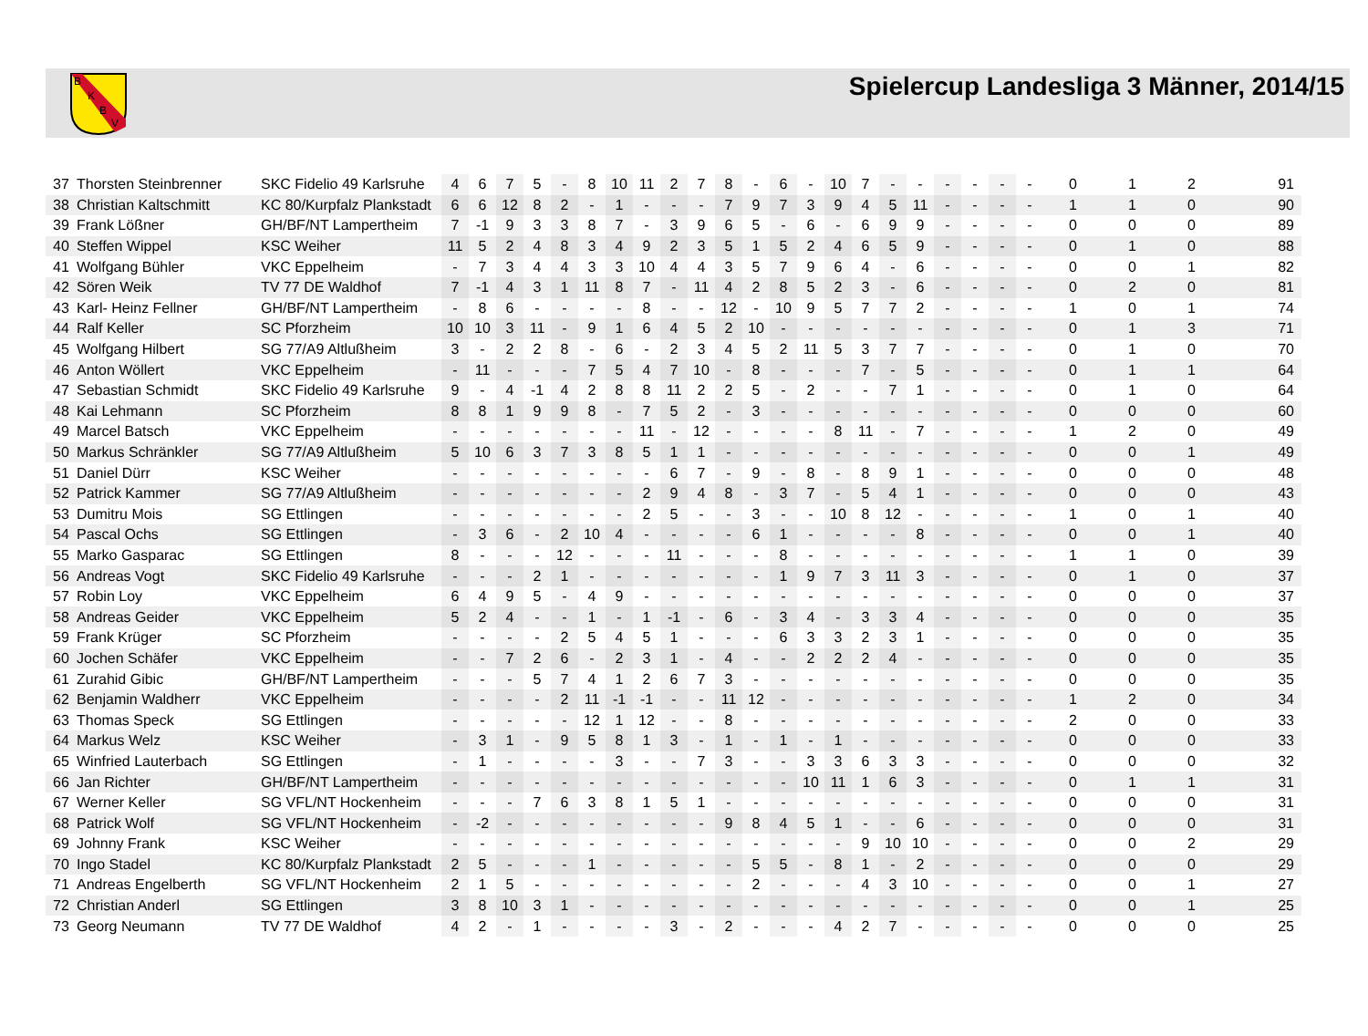B
K
B
V
Spielercup Landesliga 3 Männer, 2014/15
| 37 | Thorsten Steinbrenner | SKC Fidelio 49 Karlsruhe | 4 | 6 | 7 | 5 | - | 8 | 10 | 11 | 2 | 7 | 8 | - | 6 | - | 10 | 7 | - | - | - | - | - | - | 0 | 1 | 2 | 91 |
| 38 | Christian Kaltschmitt | KC 80/Kurpfalz Plankstadt | 6 | 6 | 12 | 8 | 2 | - | 1 | - | - | - | 7 | 9 | 7 | 3 | 9 | 4 | 5 | 11 | - | - | - | - | 1 | 1 | 0 | 90 |
| 39 | Frank Lößner | GH/BF/NT Lampertheim | 7 | -1 | 9 | 3 | 3 | 8 | 7 | - | 3 | 9 | 6 | 5 | - | 6 | - | 6 | 9 | 9 | - | - | - | - | 0 | 0 | 0 | 89 |
| 40 | Steffen Wippel | KSC Weiher | 11 | 5 | 2 | 4 | 8 | 3 | 4 | 9 | 2 | 3 | 5 | 1 | 5 | 2 | 4 | 6 | 5 | 9 | - | - | - | - | 0 | 1 | 0 | 88 |
| 41 | Wolfgang Bühler | VKC Eppelheim | - | 7 | 3 | 4 | 4 | 3 | 3 | 10 | 4 | 4 | 3 | 5 | 7 | 9 | 6 | 4 | - | 6 | - | - | - | - | 0 | 0 | 1 | 82 |
| 42 | Sören Weik | TV 77 DE Waldhof | 7 | -1 | 4 | 3 | 1 | 11 | 8 | 7 | - | 11 | 4 | 2 | 8 | 5 | 2 | 3 | - | 6 | - | - | - | - | 0 | 2 | 0 | 81 |
| 43 | Karl- Heinz Fellner | GH/BF/NT Lampertheim | - | 8 | 6 | - | - | - | - | 8 | - | - | 12 | - | 10 | 9 | 5 | 7 | 7 | 2 | - | - | - | - | 1 | 0 | 1 | 74 |
| 44 | Ralf Keller | SC Pforzheim | 10 | 10 | 3 | 11 | - | 9 | 1 | 6 | 4 | 5 | 2 | 10 | - | - | - | - | - | - | - | - | - | - | 0 | 1 | 3 | 71 |
| 45 | Wolfgang Hilbert | SG 77/A9 Altlußheim | 3 | - | 2 | 2 | 8 | - | 6 | - | 2 | 3 | 4 | 5 | 2 | 11 | 5 | 3 | 7 | 7 | - | - | - | - | 0 | 1 | 0 | 70 |
| 46 | Anton Wöllert | VKC Eppelheim | - | 11 | - | - | - | 7 | 5 | 4 | 7 | 10 | - | 8 | - | - | - | 7 | - | 5 | - | - | - | - | 0 | 1 | 1 | 64 |
| 47 | Sebastian Schmidt | SKC Fidelio 49 Karlsruhe | 9 | - | 4 | -1 | 4 | 2 | 8 | 8 | 11 | 2 | 2 | 5 | - | 2 | - | - | 7 | 1 | - | - | - | - | 0 | 1 | 0 | 64 |
| 48 | Kai Lehmann | SC Pforzheim | 8 | 8 | 1 | 9 | 9 | 8 | - | 7 | 5 | 2 | - | 3 | - | - | - | - | - | - | - | - | - | - | 0 | 0 | 0 | 60 |
| 49 | Marcel Batsch | VKC Eppelheim | - | - | - | - | - | - | - | 11 | - | 12 | - | - | - | - | 8 | 11 | - | 7 | - | - | - | - | 1 | 2 | 0 | 49 |
| 50 | Markus Schränkler | SG 77/A9 Altlußheim | 5 | 10 | 6 | 3 | 7 | 3 | 8 | 5 | 1 | 1 | - | - | - | - | - | - | - | - | - | - | - | - | 0 | 0 | 1 | 49 |
| 51 | Daniel Dürr | KSC Weiher | - | - | - | - | - | - | - | - | 6 | 7 | - | 9 | - | 8 | - | 8 | 9 | 1 | - | - | - | - | 0 | 0 | 0 | 48 |
| 52 | Patrick Kammer | SG 77/A9 Altlußheim | - | - | - | - | - | - | - | 2 | 9 | 4 | 8 | - | 3 | 7 | - | 5 | 4 | 1 | - | - | - | - | 0 | 0 | 0 | 43 |
| 53 | Dumitru Mois | SG Ettlingen | - | - | - | - | - | - | - | 2 | 5 | - | - | 3 | - | - | 10 | 8 | 12 | - | - | - | - | - | 1 | 0 | 1 | 40 |
| 54 | Pascal Ochs | SG Ettlingen | - | 3 | 6 | - | 2 | 10 | 4 | - | - | - | - | 6 | 1 | - | - | - | - | 8 | - | - | - | - | 0 | 0 | 1 | 40 |
| 55 | Marko Gasparac | SG Ettlingen | 8 | - | - | - | 12 | - | - | - | 11 | - | - | - | 8 | - | - | - | - | - | - | - | - | - | 1 | 1 | 0 | 39 |
| 56 | Andreas Vogt | SKC Fidelio 49 Karlsruhe | - | - | - | 2 | 1 | - | - | - | - | - | - | - | 1 | 9 | 7 | 3 | 11 | 3 | - | - | - | - | 0 | 1 | 0 | 37 |
| 57 | Robin Loy | VKC Eppelheim | 6 | 4 | 9 | 5 | - | 4 | 9 | - | - | - | - | - | - | - | - | - | - | - | - | - | - | - | 0 | 0 | 0 | 37 |
| 58 | Andreas Geider | VKC Eppelheim | 5 | 2 | 4 | - | - | 1 | - | 1 | -1 | - | 6 | - | 3 | 4 | - | 3 | 3 | 4 | - | - | - | - | 0 | 0 | 0 | 35 |
| 59 | Frank Krüger | SC Pforzheim | - | - | - | - | 2 | 5 | 4 | 5 | 1 | - | - | - | 6 | 3 | 3 | 2 | 3 | 1 | - | - | - | - | 0 | 0 | 0 | 35 |
| 60 | Jochen Schäfer | VKC Eppelheim | - | - | 7 | 2 | 6 | - | 2 | 3 | 1 | - | 4 | - | - | 2 | 2 | 2 | 4 | - | - | - | - | - | 0 | 0 | 0 | 35 |
| 61 | Zurahid Gibic | GH/BF/NT Lampertheim | - | - | - | 5 | 7 | 4 | 1 | 2 | 6 | 7 | 3 | - | - | - | - | - | - | - | - | - | - | - | 0 | 0 | 0 | 35 |
| 62 | Benjamin Waldherr | VKC Eppelheim | - | - | - | - | 2 | 11 | -1 | -1 | - | - | 11 | 12 | - | - | - | - | - | - | - | - | - | - | 1 | 2 | 0 | 34 |
| 63 | Thomas Speck | SG Ettlingen | - | - | - | - | - | 12 | 1 | 12 | - | - | 8 | - | - | - | - | - | - | - | - | - | - | - | 2 | 0 | 0 | 33 |
| 64 | Markus Welz | KSC Weiher | - | 3 | 1 | - | 9 | 5 | 8 | 1 | 3 | - | 1 | - | 1 | - | 1 | - | - | - | - | - | - | - | 0 | 0 | 0 | 33 |
| 65 | Winfried Lauterbach | SG Ettlingen | - | 1 | - | - | - | - | 3 | - | - | 7 | 3 | - | - | 3 | 3 | 6 | 3 | 3 | - | - | - | - | 0 | 0 | 0 | 32 |
| 66 | Jan Richter | GH/BF/NT Lampertheim | - | - | - | - | - | - | - | - | - | - | - | - | - | 10 | 11 | 1 | 6 | 3 | - | - | - | - | 0 | 1 | 1 | 31 |
| 67 | Werner Keller | SG VFL/NT Hockenheim | - | - | - | 7 | 6 | 3 | 8 | 1 | 5 | 1 | - | - | - | - | - | - | - | - | - | - | - | - | 0 | 0 | 0 | 31 |
| 68 | Patrick Wolf | SG VFL/NT Hockenheim | - | -2 | - | - | - | - | - | - | - | - | 9 | 8 | 4 | 5 | 1 | - | - | 6 | - | - | - | - | 0 | 0 | 0 | 31 |
| 69 | Johnny Frank | KSC Weiher | - | - | - | - | - | - | - | - | - | - | - | - | - | - | - | 9 | 10 | 10 | - | - | - | - | 0 | 0 | 2 | 29 |
| 70 | Ingo Stadel | KC 80/Kurpfalz Plankstadt | 2 | 5 | - | - | - | 1 | - | - | - | - | - | 5 | 5 | - | 8 | 1 | - | 2 | - | - | - | - | 0 | 0 | 0 | 29 |
| 71 | Andreas Engelberth | SG VFL/NT Hockenheim | 2 | 1 | 5 | - | - | - | - | - | - | - | - | 2 | - | - | - | 4 | 3 | 10 | - | - | - | - | 0 | 0 | 1 | 27 |
| 72 | Christian Anderl | SG Ettlingen | 3 | 8 | 10 | 3 | 1 | - | - | - | - | - | - | - | - | - | - | - | - | - | - | - | - | - | 0 | 0 | 1 | 25 |
| 73 | Georg Neumann | TV 77 DE Waldhof | 4 | 2 | - | 1 | - | - | - | - | 3 | - | 2 | - | - | - | 4 | 2 | 7 | - | - | - | - | - | 0 | 0 | 0 | 25 |